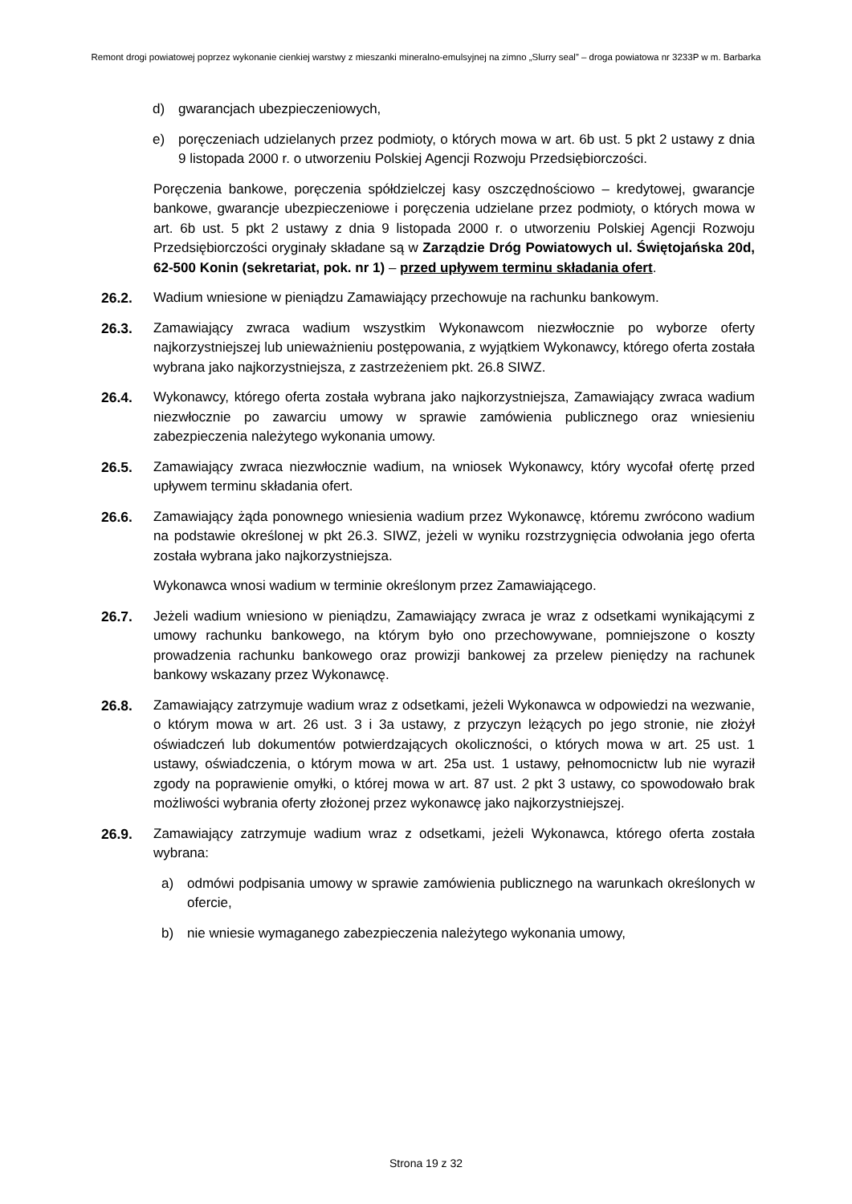Remont drogi powiatowej poprzez wykonanie cienkiej warstwy z mieszanki mineralno-emulsyjnej na zimno „Slurry seal” – droga powiatowa nr 3233P w m. Barbarka
d) gwarancjach ubezpieczeniowych,
e) poręczeniach udzielanych przez podmioty, o których mowa w art. 6b ust. 5 pkt 2 ustawy z dnia 9 listopada 2000 r. o utworzeniu Polskiej Agencji Rozwoju Przedsiębiorczości.
Poręczenia bankowe, poręczenia spółdzielczej kasy oszczędnościowo – kredytowej, gwarancje bankowe, gwarancje ubezpieczeniowe i poręczenia udzielane przez podmioty, o których mowa w art. 6b ust. 5 pkt 2 ustawy z dnia 9 listopada 2000 r. o utworzeniu Polskiej Agencji Rozwoju Przedsiębiorczości oryginały składane są w Zarządzie Dróg Powiatowych ul. Świętojańska 20d, 62-500 Konin (sekretariat, pok. nr 1) – przed upływem terminu składania ofert.
26.2. Wadium wniesione w pieniądzu Zamawiający przechowuje na rachunku bankowym.
26.3. Zamawiający zwraca wadium wszystkim Wykonawcom niezwłocznie po wyborze oferty najkorzystniejszej lub unieważnieniu postępowania, z wyjątkiem Wykonawcy, którego oferta została wybrana jako najkorzystniejsza, z zastrzeżeniem pkt. 26.8 SIWZ.
26.4. Wykonawcy, którego oferta została wybrana jako najkorzystniejsza, Zamawiający zwraca wadium niezwłocznie po zawarciu umowy w sprawie zamówienia publicznego oraz wniesieniu zabezpieczenia należytego wykonania umowy.
26.5. Zamawiający zwraca niezwłocznie wadium, na wniosek Wykonawcy, który wycofał ofertę przed upływem terminu składania ofert.
26.6. Zamawiający żąda ponownego wniesienia wadium przez Wykonawcę, któremu zwrócono wadium na podstawie określonej w pkt 26.3. SIWZ, jeżeli w wyniku rozstrzygnięcia odwołania jego oferta została wybrana jako najkorzystniejsza.
Wykonawca wnosi wadium w terminie określonym przez Zamawiającego.
26.7. Jeżeli wadium wniesiono w pieniądzu, Zamawiający zwraca je wraz z odsetkami wynikającymi z umowy rachunku bankowego, na którym było ono przechowywane, pomniejszone o koszty prowadzenia rachunku bankowego oraz prowizji bankowej za przelew pieniędzy na rachunek bankowy wskazany przez Wykonawcę.
26.8. Zamawiający zatrzymuje wadium wraz z odsetkami, jeżeli Wykonawca w odpowiedzi na wezwanie, o którym mowa w art. 26 ust. 3 i 3a ustawy, z przyczyn leżących po jego stronie, nie złożył oświadczeń lub dokumentów potwierdzających okoliczności, o których mowa w art. 25 ust. 1 ustawy, oświadczenia, o którym mowa w art. 25a ust. 1 ustawy, pełnomocnictw lub nie wyraził zgody na poprawienie omyłki, o której mowa w art. 87 ust. 2 pkt 3 ustawy, co spowodowało brak możliwości wybrania oferty złożonej przez wykonawcę jako najkorzystniejszej.
26.9. Zamawiający zatrzymuje wadium wraz z odsetkami, jeżeli Wykonawca, którego oferta została wybrana:
a) odmówi podpisania umowy w sprawie zamówienia publicznego na warunkach określonych w ofercie,
b) nie wniesie wymaganego zabezpieczenia należytego wykonania umowy,
Strona 19 z 32